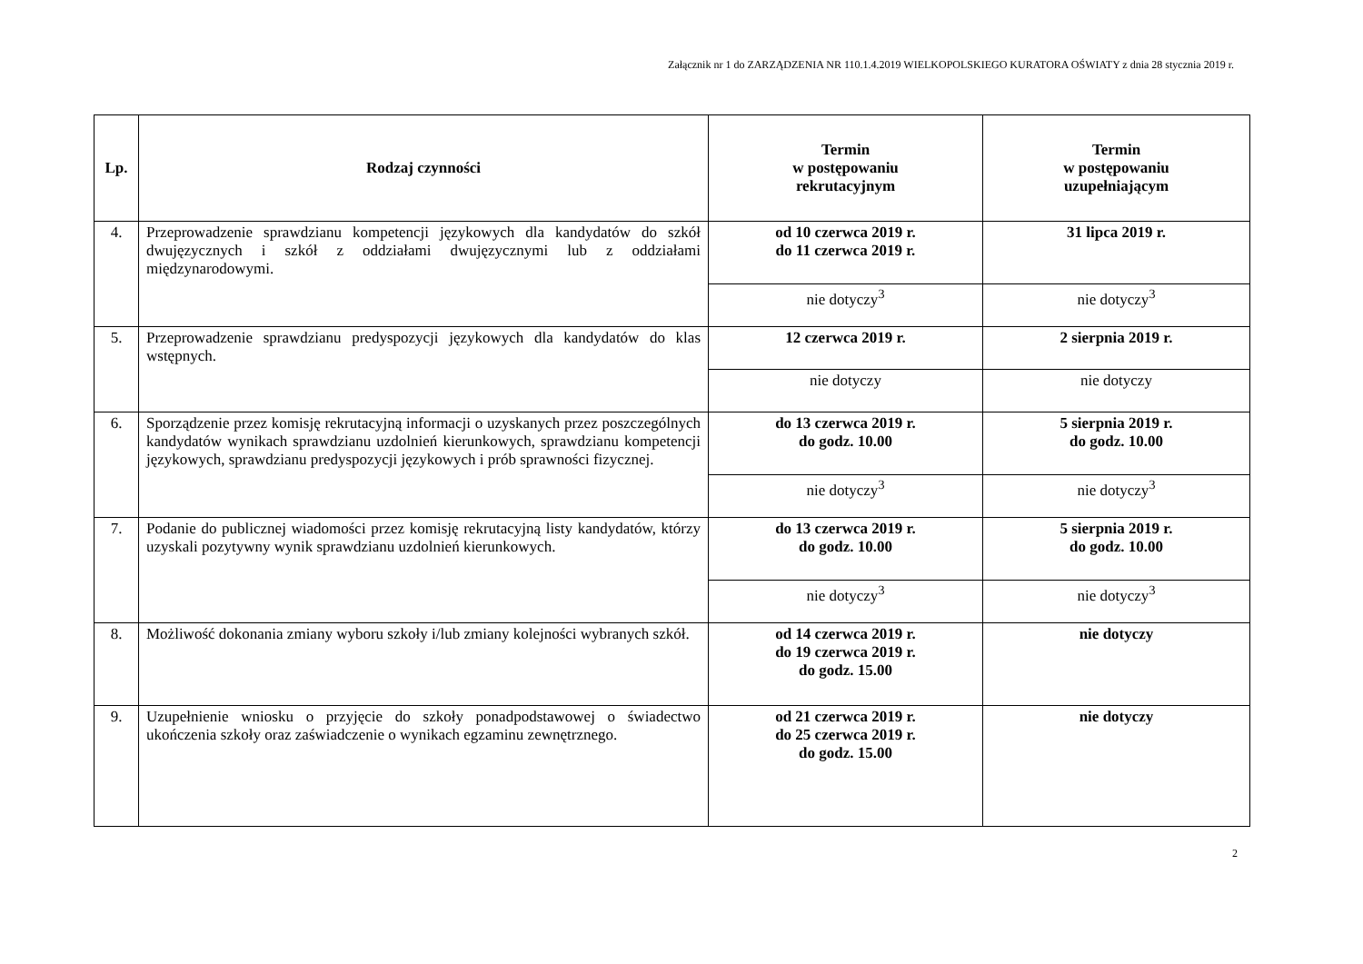Załącznik nr 1 do ZARZĄDZENIA NR 110.1.4.2019 WIELKOPOLSKIEGO KURATORA OŚWIATY z dnia 28 stycznia 2019 r.
| Lp. | Rodzaj czynności | Termin w postępowaniu rekrutacyjnym | Termin w postępowaniu uzupełniającym |
| --- | --- | --- | --- |
| 4. | Przeprowadzenie sprawdzianu kompetencji językowych dla kandydatów do szkół dwujęzycznych i szkół z oddziałami dwujęzycznymi lub z oddziałami międzynarodowymi. | od 10 czerwca 2019 r. do 11 czerwca 2019 r. | 31 lipca 2019 r. |
| | | nie dotyczy<sup>3</sup> | nie dotyczy<sup>3</sup> |
| 5. | Przeprowadzenie sprawdzianu predyspozycji językowych dla kandydatów do klas wstępnych. | 12 czerwca 2019 r. | 2 sierpnia 2019 r. |
| | | nie dotyczy | nie dotyczy |
| 6. | Sporządzenie przez komisję rekrutacyjną informacji o uzyskanych przez poszczególnych kandydatów wynikach sprawdzianu uzdolnień kierunkowych, sprawdzianu kompetencji językowych, sprawdzianu predyspozycji językowych i prób sprawności fizycznej. | do 13 czerwca 2019 r. do godz. 10.00 | 5 sierpnia 2019 r. do godz. 10.00 |
| | | nie dotyczy<sup>3</sup> | nie dotyczy<sup>3</sup> |
| 7. | Podanie do publicznej wiadomości przez komisję rekrutacyjną listy kandydatów, którzy uzyskali pozytywny wynik sprawdzianu uzdolnień kierunkowych. | do 13 czerwca 2019 r. do godz. 10.00 | 5 sierpnia 2019 r. do godz. 10.00 |
| | | nie dotyczy<sup>3</sup> | nie dotyczy<sup>3</sup> |
| 8. | Możliwość dokonania zmiany wyboru szkoły i/lub zmiany kolejności wybranych szkół. | od 14 czerwca 2019 r. do 19 czerwca 2019 r. do godz. 15.00 | nie dotyczy |
| 9. | Uzupełnienie wniosku o przyjęcie do szkoły ponadpodstawowej o świadectwo ukończenia szkoły oraz zaświadczenie o wynikach egzaminu zewnętrznego. | od 21 czerwca 2019 r. do 25 czerwca 2019 r. do godz. 15.00 | nie dotyczy |
2